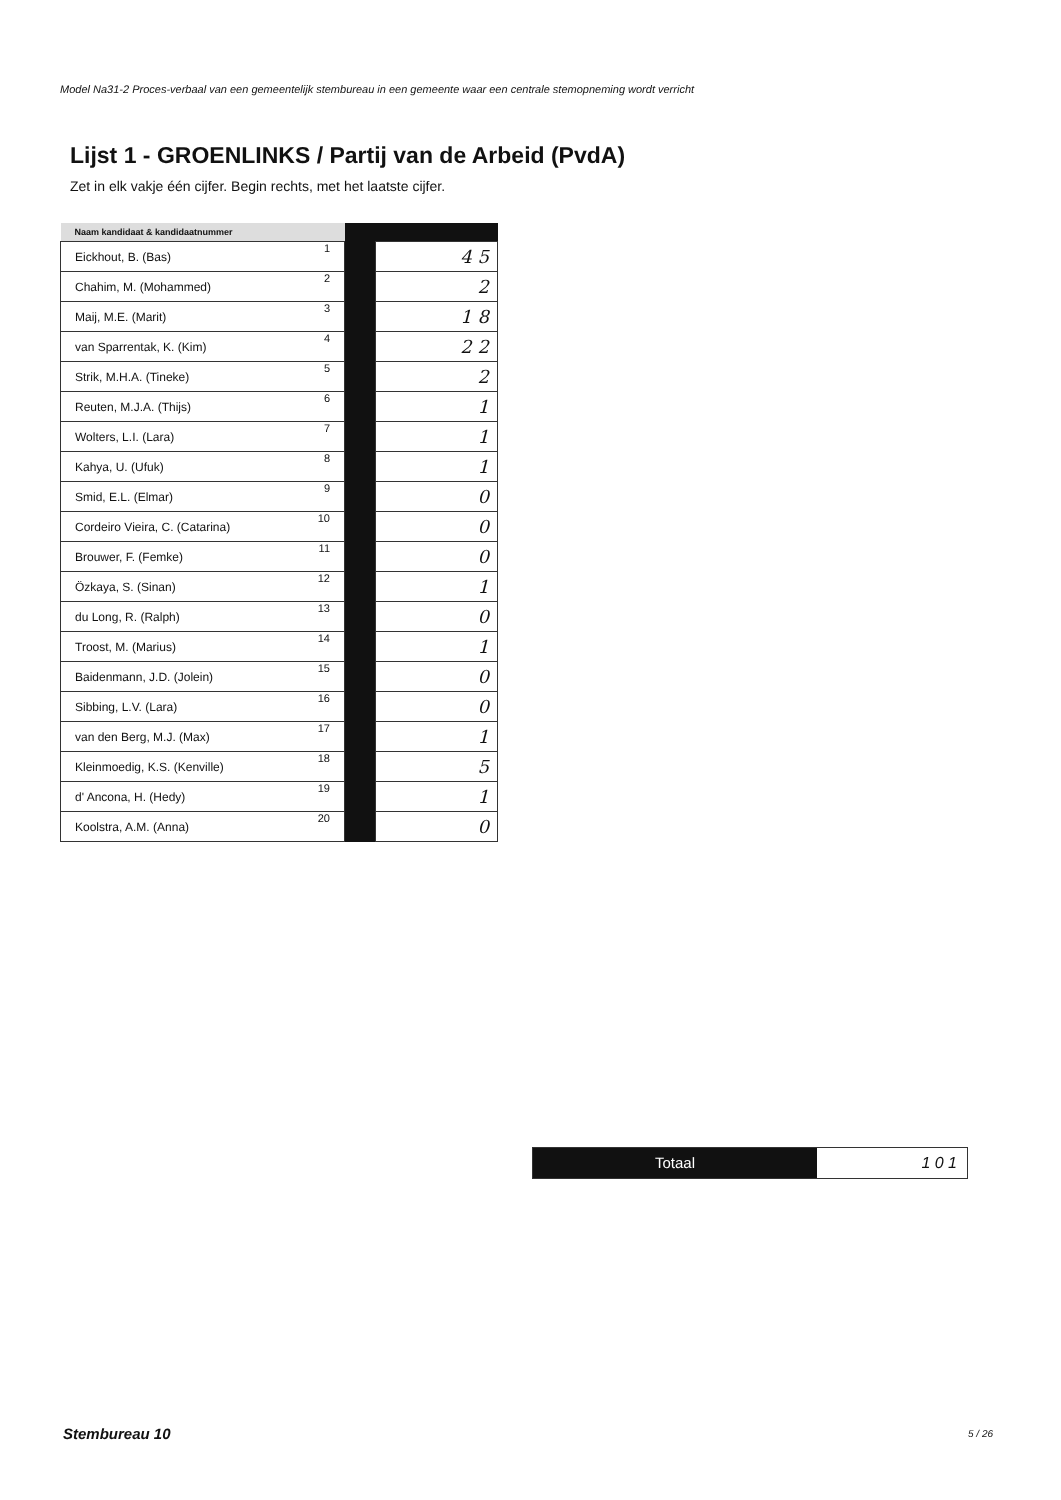Model Na31-2 Proces-verbaal van een gemeentelijk stembureau in een gemeente waar een centrale stemopneming wordt verricht
Lijst 1 - GROENLINKS / Partij van de Arbeid (PvdA)
Zet in elk vakje één cijfer. Begin rechts, met het laatste cijfer.
| Naam kandidaat & kandidaatnummer | | |
| --- | --- | --- |
| Eickhout, B. (Bas) 1 | | 4 5 |
| Chahim, M. (Mohammed) 2 | | 2 |
| Maij, M.E. (Marit) 3 | | 1 8 |
| van Sparrentak, K. (Kim) 4 | | 2 2 |
| Strik, M.H.A. (Tineke) 5 | | 2 |
| Reuten, M.J.A. (Thijs) 6 | | 1 |
| Wolters, L.I. (Lara) 7 | | 1 |
| Kahya, U. (Ufuk) 8 | | 1 |
| Smid, E.L. (Elmar) 9 | | 0 |
| Cordeiro Vieira, C. (Catarina) 10 | | 0 |
| Brouwer, F. (Femke) 11 | | 0 |
| Özkaya, S. (Sinan) 12 | | 1 |
| du Long, R. (Ralph) 13 | | 0 |
| Troost, M. (Marius) 14 | | 1 |
| Baidenmann, J.D. (Jolein) 15 | | 0 |
| Sibbing, L.V. (Lara) 16 | | 0 |
| van den Berg, M.J. (Max) 17 | | 1 |
| Kleinmoedig, K.S. (Kenville) 18 | | 5 |
| d' Ancona, H. (Hedy) 19 | | 1 |
| Koolstra, A.M. (Anna) 20 | | 0 |
Totaal
1 0 1
Stembureau 10 5 / 26